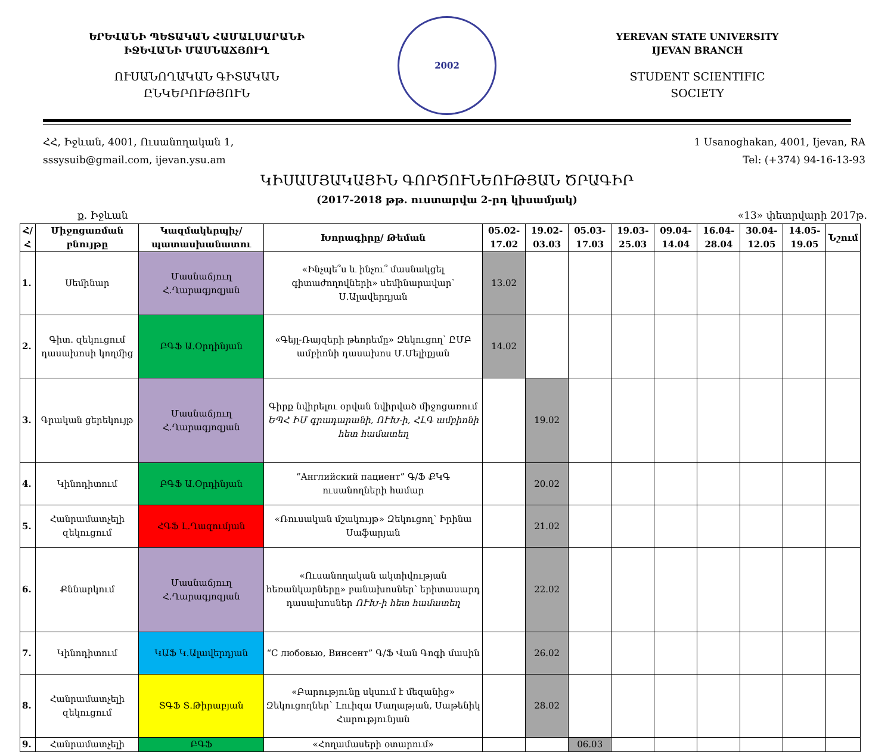ԵՐԵՎԱՆԻ ՊԵՏԱԿԱՆ ՀԱՄԱԼՍԱՐԱՆԻ
ԻՋԵՎԱՆԻ ՄԱՍՆԱՃՅՈՒՂ
ՈՒՍԱՆՈՂԱԿԱՆ ԳԻՏԱԿԱՆ
ԸՆԿԵՐՈՒԹՅՈՒՆ
2002
YEREVAN STATE UNIVERSITY
IJEVAN BRANCH
STUDENT SCIENTIFIC
SOCIETY
ՀՀ, Իջևան, 4001, Ուսանողական 1,
sssysuib@gmail.com, ijevan.ysu.am
1 Usanoghakan, 4001, Ijevan, RA
Tel: (+374) 94-16-13-93
ԿԻՍԱՄՅԱԿԱՅԻՆ ԳՈՐԾՈՒՆԵՈՒԹՅԱՆ ԾՐԱԳԻՐ
(2017-2018 թթ. ուստարվա 2-րդ կիսամյակ)
ք. Իջևան «13» փետրվարի 2017թ.
| Հ/Հ | Միջոցառման բնույթը | Կազմակերպիչ/ պատասխանատու | Խորագիրը/ Թեման | 05.02-17.02 | 19.02-03.03 | 05.03-17.03 | 19.03-25.03 | 09.04-14.04 | 16.04-28.04 | 30.04-12.05 | 14.05-19.05 | Նշում |
| --- | --- | --- | --- | --- | --- | --- | --- | --- | --- | --- | --- | --- |
| 1. | Սեմինար | Մասնաճյուղ Հ.Ղարագյոզյան | «Ինչպե՞ս և ինչու՞ մասնակցել գիտաժողովների» սեմինարավար՝ Ս.Ալավերդյան | 13.02 | | | | | | | | |
| 2. | Գիտ. զեկուցում դասախոսի կողմից | ԲԳՖ Ա.Օրդինյան | «Գեյլ-Ռայզերի թեորեմը» Զեկուցող՝ ԸՄԲ ամբիոնի դասախոս Մ.Մելիքյան | 14.02 | | | | | | | | |
| 3. | Գրական ցերեկույթ | Մասնաճյուղ Հ.Ղարագյոզյան | Գիրք նվիրելու օրվան նվիրված միջոցառում ԵՊՀ ԻՄ գրադարանի, ՈՒԽ-ի, ՀԼԳ ամբիոնի հետ համատեղ | | 19.02 | | | | | | | |
| 4. | Կինոդիտում | ԲԳՖ Ա.Օրդինյան | “Английский пациент” Գ/Ֆ ՔԿԳ ուսանողների համար | | 20.02 | | | | | | | |
| 5. | Հանրամատչելի զեկուցում | ՀԳՖ Լ.Ղազումյան | «Ռուսական մշակույթ» Զեկուցող՝ Իրինա Սաֆարյան | | 21.02 | | | | | | | |
| 6. | Քննարկում | Մասնաճյուղ Հ.Ղարագյոզյան | «Ուսանողական ակտիվության հեռանկարները» բանախոսներ՝ երիտասարդ դասախոսներ ՈՒԽ-ի հետ համատեղ | | 22.02 | | | | | | | |
| 7. | Կինոդիտում | ԿԱՖ Կ.Ալավերդյան | “С любовью, Винсент” Գ/Ֆ Վան Գոգի մասին | | 26.02 | | | | | | | |
| 8. | Հանրամատչելի զեկուցում | ՏԳՖ Տ.Թիրաբյան | «Բարությունը սկսում է մեզանից» Զեկուցողներ՝ Լուիզա Մաղաթյան, Սաթենիկ Հարությունյան | | 28.02 | | | | | | | |
| 9. | Հանրամատչելի | ԲԳՖ | «Հողամասերի օտարում» | | | 06.03 | | | | | | |